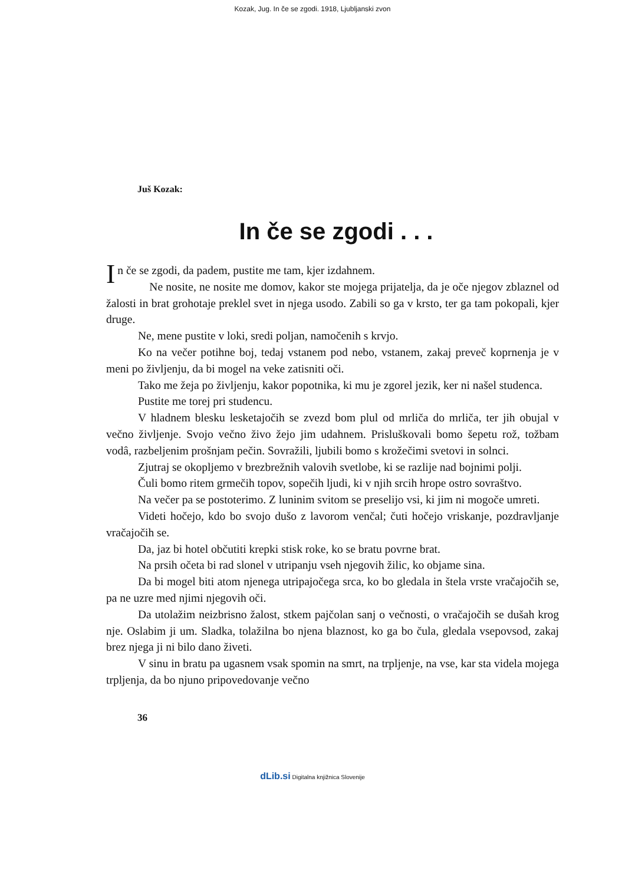Kozak, Jug. In če se zgodi. 1918, Ljubljanski zvon
Juš Kozak:
In če se zgodi . . .
In če se zgodi, da padem, pustite me tam, kjer izdahnem.
Ne nosite, ne nosite me domov, kakor ste mojega prijatelja, da je oče njegov zblaznel od žalosti in brat grohotaje preklel svet in njega usodo. Zabili so ga v krsto, ter ga tam pokopali, kjer druge.
Ne, mene pustite v loki, sredi poljan, namočenih s krvjo.
Ko na večer potihne boj, tedaj vstanem pod nebo, vstanem, zakaj preveč koprnenja je v meni po življenju, da bi mogel na veke zatisniti oči.
Tako me žeja po življenju, kakor popotnika, ki mu je zgorel jezik, ker ni našel studenca.
Pustite me torej pri studencu.
V hladnem blesku lesketajočih se zvezd bom plul od mrliča do mrliča, ter jih obujal v večno življenje. Svojo večno živo žejo jim udahnem. Prisluškovali bomo šepetu rož, tožbam vodâ, razbeljenim prošnjam pečin. Sovražili, ljubili bomo s krožečimi svetovi in solnci.
Zjutraj se okopljemo v brezbrežnih valovih svetlobe, ki se razlije nad bojnimi polji.
Čuli bomo ritem grmečih topov, sopečih ljudi, ki v njih srcih hrope ostro sovraštvo.
Na večer pa se postoterimo. Z luninim svitom se preselijo vsi, ki jim ni mogoče umreti.
Videti hočejo, kdo bo svojo dušo z lavorom venčal; čuti hočejo vriskanje, pozdravljanje vračajočih se.
Da, jaz bi hotel občutiti krepki stisk roke, ko se bratu povrne brat.
Na prsih očeta bi rad slonel v utripanju vseh njegovih žilic, ko objame sina.
Da bi mogel biti atom njenega utripajočega srca, ko bo gledala in štela vrste vračajočih se, pa ne uzre med njimi njegovih oči.
Da utolažim neizbrisno žalost, stkem pajčolan sanj o večnosti, o vračajočih se dušah krog nje. Oslabim ji um. Sladka, tolažilna bo njena blaznost, ko ga bo čula, gledala vsepovsod, zakaj brez njega ji ni bilo dano živeti.
V sinu in bratu pa ugasnem vsak spomin na smrt, na trpljenje, na vse, kar sta videla mojega trpljenja, da bo njuno pripovedovanje večno
36
dLib.si Digitalna knjižnica Slovenije